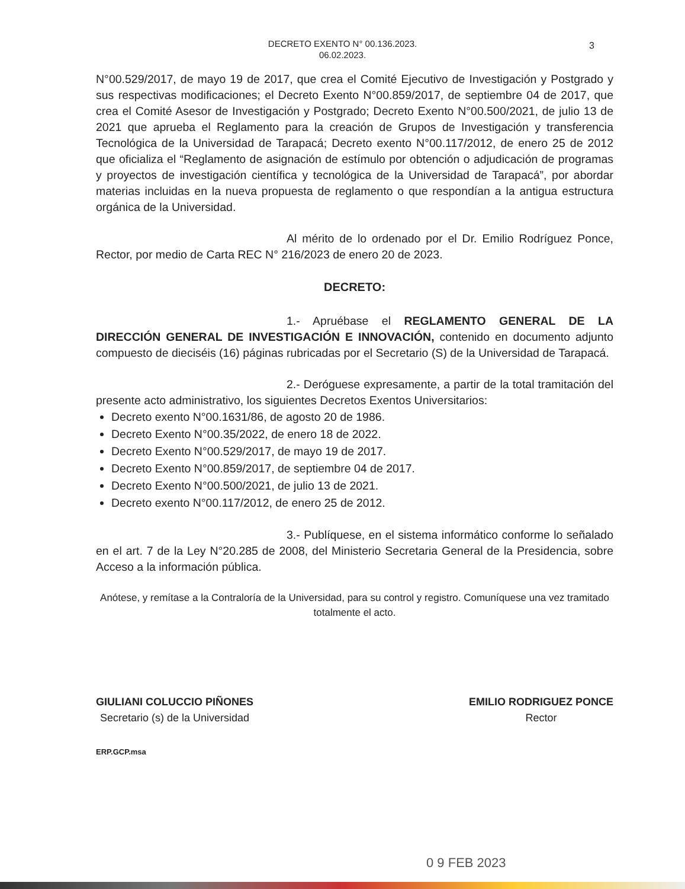DECRETO EXENTO N° 00.136.2023.
06.02.2023.
3
N°00.529/2017, de mayo 19 de 2017, que crea el Comité Ejecutivo de Investigación y Postgrado y sus respectivas modificaciones; el Decreto Exento N°00.859/2017, de septiembre 04 de 2017, que crea el Comité Asesor de Investigación y Postgrado; Decreto Exento N°00.500/2021, de julio 13 de 2021 que aprueba el Reglamento para la creación de Grupos de Investigación y transferencia Tecnológica de la Universidad de Tarapacá; Decreto exento N°00.117/2012, de enero 25 de 2012 que oficializa el “Reglamento de asignación de estímulo por obtención o adjudicación de programas y proyectos de investigación científica y tecnológica de la Universidad de Tarapacá”, por abordar materias incluidas en la nueva propuesta de reglamento o que respondían a la antigua estructura orgánica de la Universidad.
Al mérito de lo ordenado por el Dr. Emilio Rodríguez Ponce, Rector, por medio de Carta REC N° 216/2023 de enero 20 de 2023.
DECRETO:
1.- Apruébase el REGLAMENTO GENERAL DE LA DIRECCIÓN GENERAL DE INVESTIGACIÓN E INNOVACIÓN, contenido en documento adjunto compuesto de dieciséis (16) páginas rubricadas por el Secretario (S) de la Universidad de Tarapacá.
2.- Deróguese expresamente, a partir de la total tramitación del presente acto administrativo, los siguientes Decretos Exentos Universitarios:
Decreto exento N°00.1631/86, de agosto 20 de 1986.
Decreto Exento N°00.35/2022, de enero 18 de 2022.
Decreto Exento N°00.529/2017, de mayo 19 de 2017.
Decreto Exento N°00.859/2017, de septiembre 04 de 2017.
Decreto Exento N°00.500/2021, de julio 13 de 2021.
Decreto exento N°00.117/2012, de enero 25 de 2012.
3.- Publíquese, en el sistema informático conforme lo señalado en el art. 7 de la Ley N°20.285 de 2008, del Ministerio Secretaria General de la Presidencia, sobre Acceso a la información pública.
Anótese, y remítase a la Contraloría de la Universidad, para su control y registro. Comuníquese una vez tramitado totalmente el acto.
GIULIANI COLUCCIO PIÑONES
Secretario (s) de la Universidad
EMILIO RODRIGUEZ PONCE
Rector
ERP.GCP.msa
0 9 FEB 2023